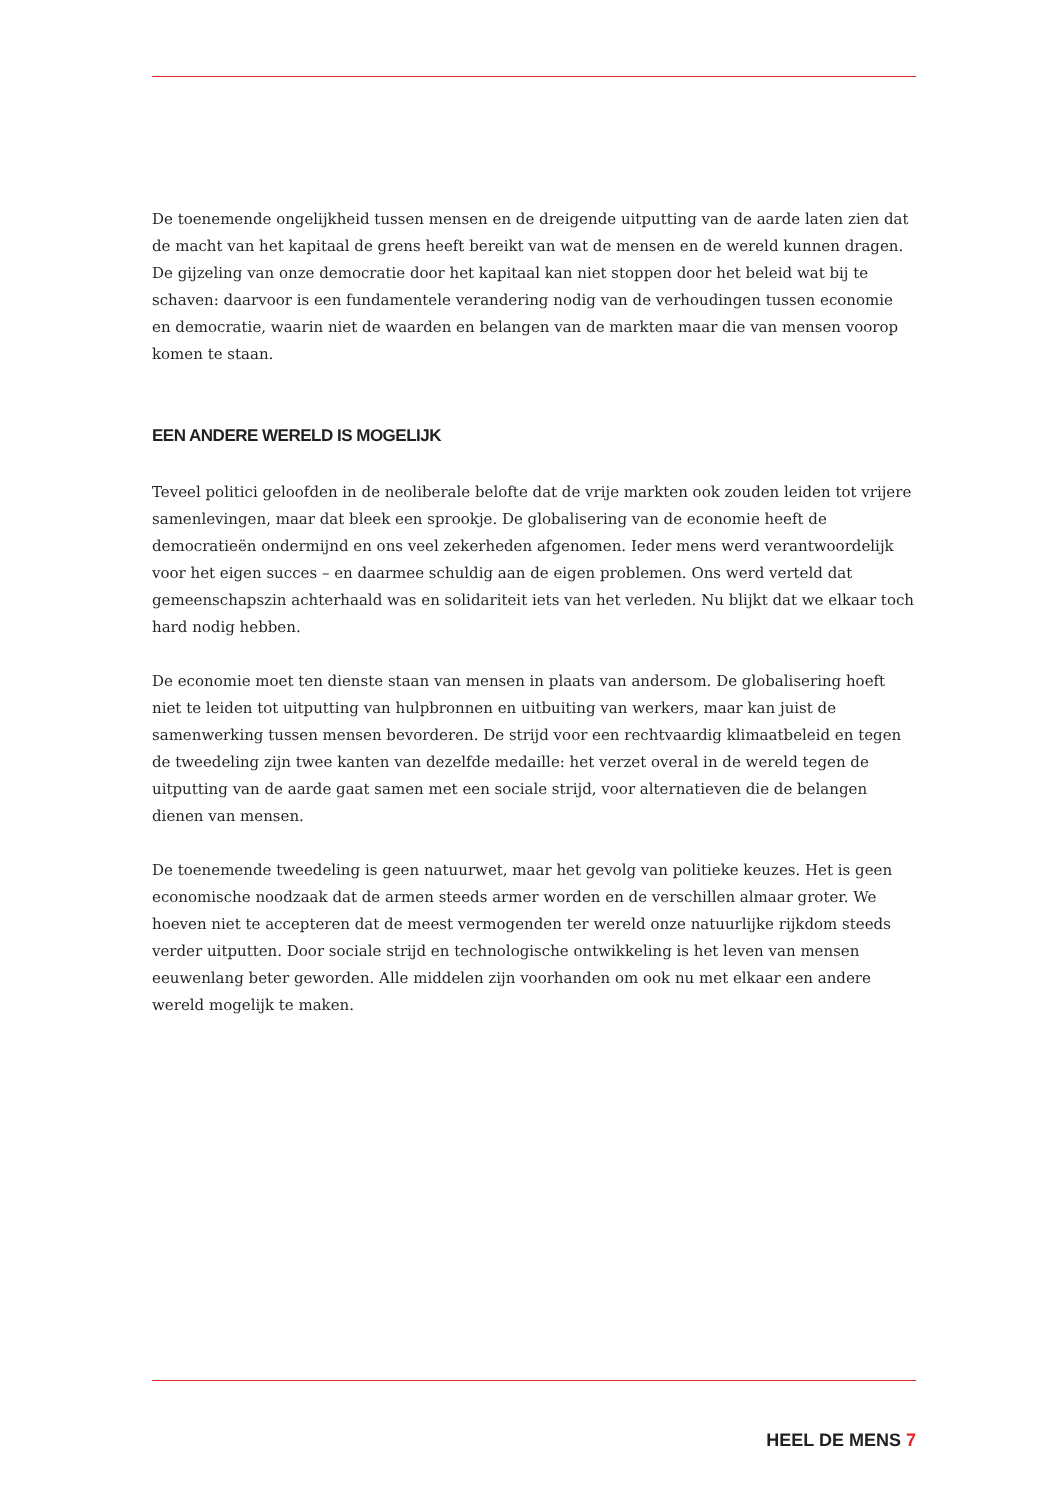De toenemende ongelijkheid tussen mensen en de dreigende uitputting van de aarde laten zien dat de macht van het kapitaal de grens heeft bereikt van wat de mensen en de wereld kunnen dragen. De gijzeling van onze democratie door het kapitaal kan niet stoppen door het beleid wat bij te schaven: daarvoor is een fundamentele verandering nodig van de verhoudingen tussen economie en democratie, waarin niet de waarden en belangen van de markten maar die van mensen voorop komen te staan.
EEN ANDERE WERELD IS MOGELIJK
Teveel politici geloofden in de neoliberale belofte dat de vrije markten ook zouden leiden tot vrijere samenlevingen, maar dat bleek een sprookje. De globalisering van de economie heeft de democratieën ondermijnd en ons veel zekerheden afgenomen. Ieder mens werd verantwoordelijk voor het eigen succes – en daarmee schuldig aan de eigen problemen. Ons werd verteld dat gemeenschapszin achterhaald was en solidariteit iets van het verleden. Nu blijkt dat we elkaar toch hard nodig hebben.
De economie moet ten dienste staan van mensen in plaats van andersom. De globalisering hoeft niet te leiden tot uitputting van hulpbronnen en uitbuiting van werkers, maar kan juist de samenwerking tussen mensen bevorderen. De strijd voor een rechtvaardig klimaatbeleid en tegen de tweedeling zijn twee kanten van dezelfde medaille: het verzet overal in de wereld tegen de uitputting van de aarde gaat samen met een sociale strijd, voor alternatieven die de belangen dienen van mensen.
De toenemende tweedeling is geen natuurwet, maar het gevolg van politieke keuzes. Het is geen economische noodzaak dat de armen steeds armer worden en de verschillen almaar groter. We hoeven niet te accepteren dat de meest vermogenden ter wereld onze natuurlijke rijkdom steeds verder uitputten. Door sociale strijd en technologische ontwikkeling is het leven van mensen eeuwenlang beter geworden. Alle middelen zijn voorhanden om ook nu met elkaar een andere wereld mogelijk te maken.
HEEL DE MENS 7